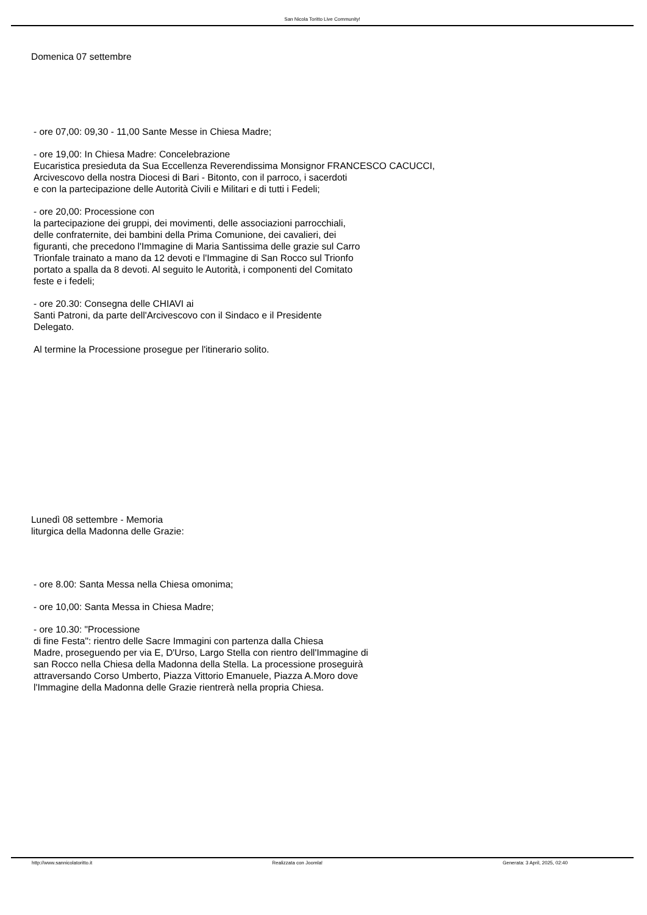San Nicola Toritto Live Community!
Domenica 07 settembre
- ore 07,00: 09,30 - 11,00 Sante Messe in Chiesa Madre;
- ore 19,00: In Chiesa Madre: Concelebrazione
Eucaristica presieduta da Sua Eccellenza Reverendissima Monsignor FRANCESCO CACUCCI,
Arcivescovo della nostra Diocesi di Bari - Bitonto, con il parroco, i sacerdoti
e con la partecipazione delle Autorità Civili e Militari e di tutti i Fedeli;
- ore 20,00: Processione con
la partecipazione dei gruppi, dei movimenti, delle associazioni parrocchiali,
delle confraternite, dei bambini della Prima Comunione, dei cavalieri, dei
figuranti, che precedono l'Immagine di Maria Santissima delle grazie sul Carro
Trionfale trainato a mano da 12 devoti e l'Immagine di San Rocco sul Trionfo
portato a spalla da 8 devoti. Al seguito le Autorità, i componenti del Comitato
feste e i fedeli;
- ore 20.30: Consegna delle CHIAVI ai
Santi Patroni, da parte dell'Arcivescovo con il Sindaco e il Presidente
Delegato.
Al termine la Processione prosegue per l'itinerario solito.
Lunedì 08 settembre - Memoria
liturgica della Madonna delle Grazie:
- ore 8.00: Santa Messa nella Chiesa omonima;
- ore 10,00: Santa Messa in Chiesa Madre;
- ore 10.30: "Processione
di fine Festa": rientro delle Sacre Immagini con partenza dalla Chiesa
Madre, proseguendo per via E, D'Urso, Largo Stella con rientro dell'Immagine di
san Rocco nella Chiesa della Madonna della Stella. La processione proseguirà
attraversando Corso Umberto, Piazza Vittorio Emanuele, Piazza A.Moro dove
l'Immagine della Madonna delle Grazie rientrerà nella propria Chiesa.
http://www.sannicolatoritto.it Realizzata con Joomla! Generata: 3 April, 2025, 02:40